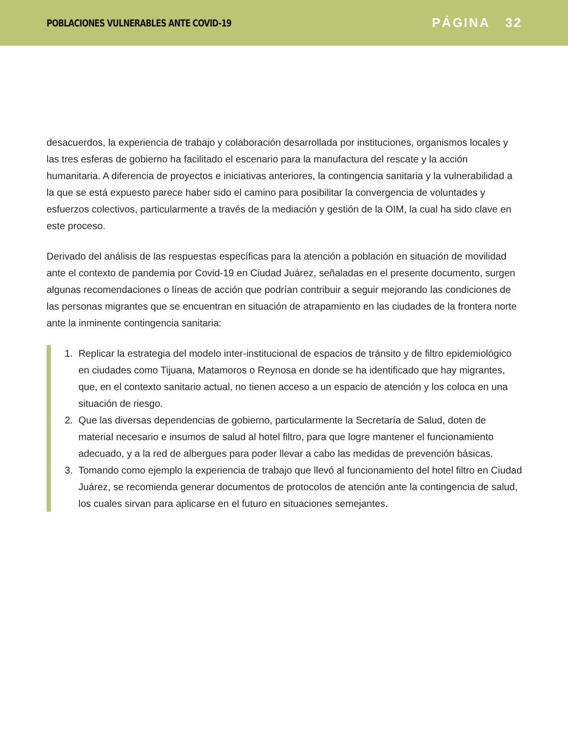POBLACIONES VULNERABLES ANTE COVID-19
PÁGINA 32
desacuerdos, la experiencia de trabajo y colaboración desarrollada por instituciones, organismos locales y las tres esferas de gobierno ha facilitado el escenario para la manufactura del rescate y la acción humanitaria. A diferencia de proyectos e iniciativas anteriores, la contingencia sanitaria y la vulnerabilidad a la que se está expuesto parece haber sido el camino para posibilitar la convergencia de voluntades y esfuerzos colectivos, particularmente a través de la mediación y gestión de la OIM, la cual ha sido clave en este proceso.
Derivado del análisis de las respuestas específicas para la atención a población en situación de movilidad ante el contexto de pandemia por Covid-19 en Ciudad Juárez, señaladas en el presente documento, surgen algunas recomendaciones o líneas de acción que podrían contribuir a seguir mejorando las condiciones de las personas migrantes que se encuentran en situación de atrapamiento en las ciudades de la frontera norte ante la inminente contingencia sanitaria:
1. Replicar la estrategia del modelo inter-institucional de espacios de tránsito y de filtro epidemiológico en ciudades como Tijuana, Matamoros o Reynosa en donde se ha identificado que hay migrantes, que, en el contexto sanitario actual, no tienen acceso a un espacio de atención y los coloca en una situación de riesgo.
2. Que las diversas dependencias de gobierno, particularmente la Secretaría de Salud, doten de material necesario e insumos de salud al hotel filtro, para que logre mantener el funcionamiento adecuado, y a la red de albergues para poder llevar a cabo las medidas de prevención básicas.
3. Tomando como ejemplo la experiencia de trabajo que llevó al funcionamiento del hotel filtro en Ciudad Juárez, se recomienda generar documentos de protocolos de atención ante la contingencia de salud, los cuales sirvan para aplicarse en el futuro en situaciones semejantes.